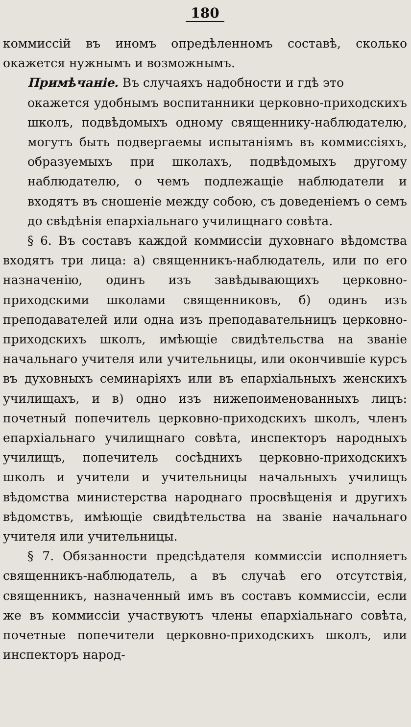180
коммиссій въ иномъ опредѣленномъ составѣ, сколько окажется нужнымъ и возможнымъ.
Примѣчаніе. Въ случаяхъ надобности и гдѣ это
окажется удобнымъ воспитанники церковно-приходскихъ школъ, подвѣдомыхъ одному священнику-наблюдателю, могутъ быть подвергаемы испытаніямъ въ коммиссіяхъ, образуемыхъ при школахъ, подвѣдомыхъ другому наблюдателю, о чемъ подлежащіе наблюдатели и входятъ въ сношеніе между собою, съ доведеніемъ о семъ до свѣдѣнія епархіальнаго училищнаго совѣта.
§ 6. Въ составъ каждой коммиссіи духовнаго вѣдомства входятъ три лица: а) священникъ-наблюдатель, или по его назначенію, одинъ изъ завѣдывающихъ церковно-приходскими школами священниковъ, б) одинъ изъ преподавателей или одна изъ преподавательницъ церковно-приходскихъ школъ, имѣющіе свидѣтельства на званіе начальнаго учителя или учительницы, или окончившіе курсъ въ духовныхъ семинаріяхъ или въ епархіальныхъ женскихъ училищахъ, и в) одно изъ нижепоименованныхъ лицъ: почетный попечитель церковно-приходскихъ школъ, членъ епархіальнаго училищнаго совѣта, инспекторъ народныхъ училищъ, попечитель сосѣднихъ церковно-приходскихъ школъ и учители и учительницы начальныхъ училищъ вѣдомства министерства народнаго просвѣщенія и другихъ вѣдомствъ, имѣющіе свидѣтельства на званіе начальнаго учителя или учительницы.
§ 7. Обязанности предсѣдателя коммиссіи исполняетъ священникъ-наблюдатель, а въ случаѣ его отсутствія, священникъ, назначенный имъ въ составъ коммиссіи, если же въ коммиссіи участвуютъ члены епархіальнаго совѣта, почетные попечители церковно-приходскихъ школъ, или инспекторъ народ-